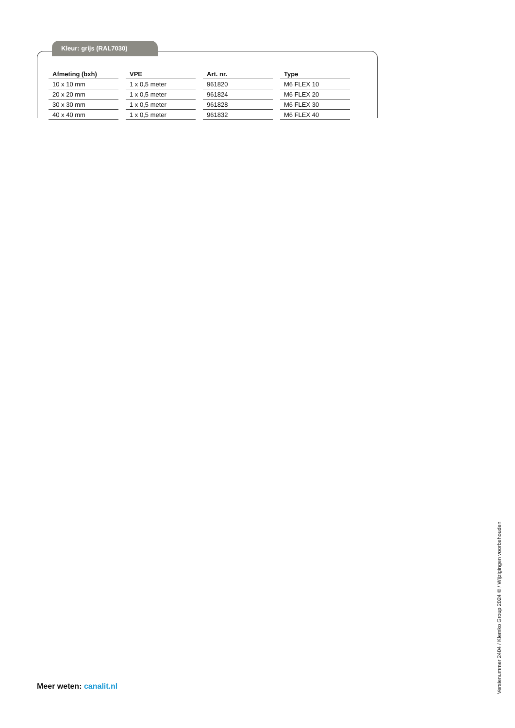Kleur: grijs (RAL7030)
| Afmeting (bxh) | VPE | Art. nr. | Type |
| --- | --- | --- | --- |
| 10 x 10 mm | 1 x 0,5 meter | 961820 | M6 FLEX 10 |
| 20 x 20 mm | 1 x 0,5 meter | 961824 | M6 FLEX 20 |
| 30 x 30 mm | 1 x 0,5 meter | 961828 | M6 FLEX 30 |
| 40 x 40 mm | 1 x 0,5 meter | 961832 | M6 FLEX 40 |
Meer weten: canalit.nl
Versienummer 2404 / Klemko Group 2024 © / Wijzigingen voorbehouden